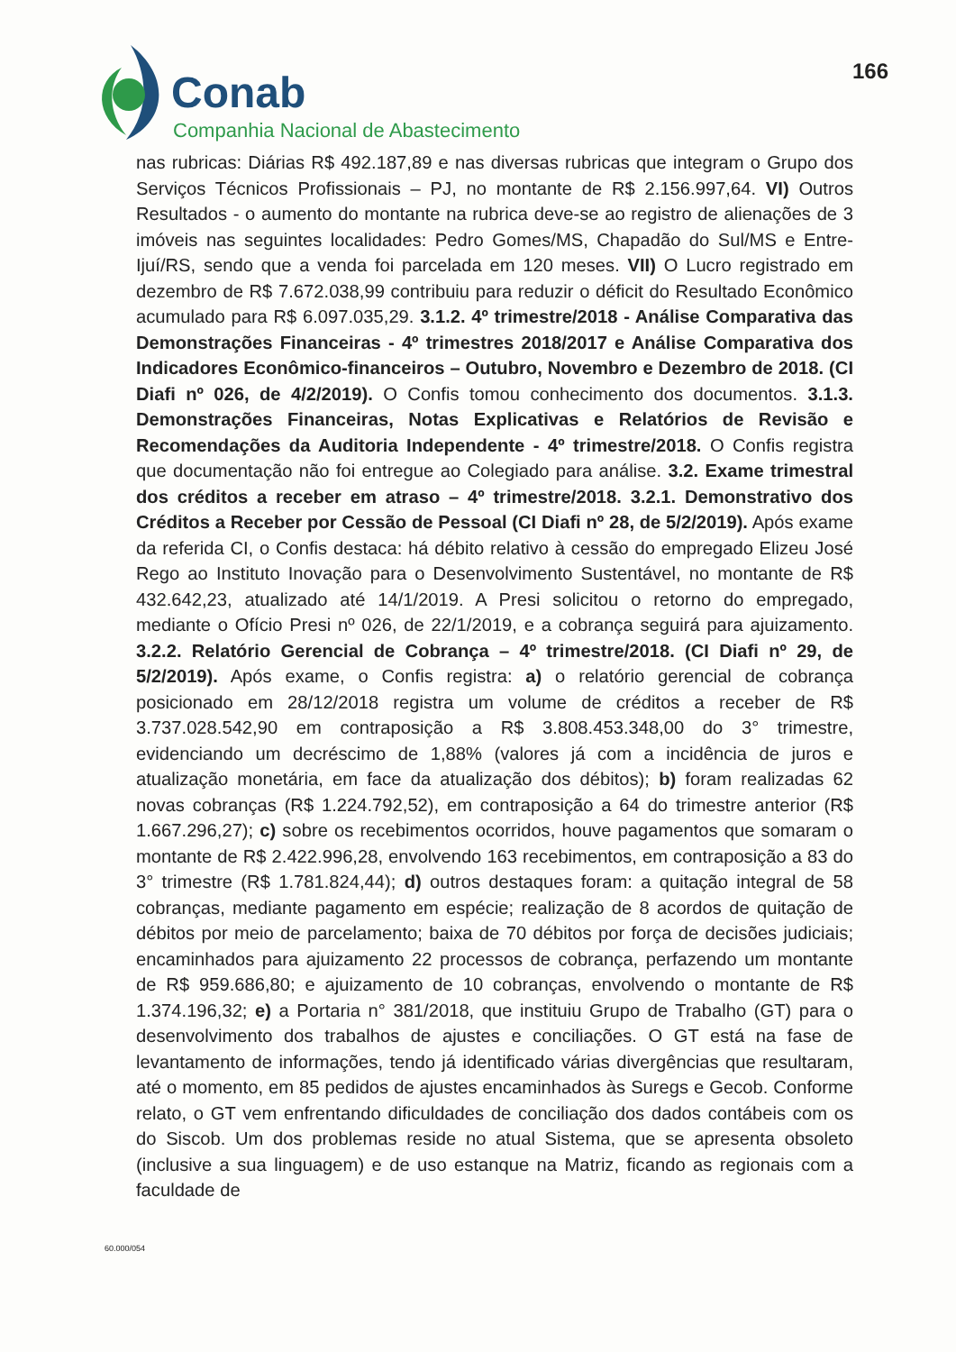Conab
Companhia Nacional de Abastecimento
166
nas rubricas: Diárias R$ 492.187,89 e nas diversas rubricas que integram o Grupo dos Serviços Técnicos Profissionais – PJ, no montante de R$ 2.156.997,64. VI) Outros Resultados - o aumento do montante na rubrica deve-se ao registro de alienações de 3 imóveis nas seguintes localidades: Pedro Gomes/MS, Chapadão do Sul/MS e Entre-Ijuí/RS, sendo que a venda foi parcelada em 120 meses. VII) O Lucro registrado em dezembro de R$ 7.672.038,99 contribuiu para reduzir o déficit do Resultado Econômico acumulado para R$ 6.097.035,29. 3.1.2. 4º trimestre/2018 - Análise Comparativa das Demonstrações Financeiras - 4º trimestres 2018/2017 e Análise Comparativa dos Indicadores Econômico-financeiros – Outubro, Novembro e Dezembro de 2018. (CI Diafi nº 026, de 4/2/2019). O Confis tomou conhecimento dos documentos. 3.1.3. Demonstrações Financeiras, Notas Explicativas e Relatórios de Revisão e Recomendações da Auditoria Independente - 4º trimestre/2018. O Confis registra que documentação não foi entregue ao Colegiado para análise. 3.2. Exame trimestral dos créditos a receber em atraso – 4º trimestre/2018. 3.2.1. Demonstrativo dos Créditos a Receber por Cessão de Pessoal (CI Diafi nº 28, de 5/2/2019). Após exame da referida CI, o Confis destaca: há débito relativo à cessão do empregado Elizeu José Rego ao Instituto Inovação para o Desenvolvimento Sustentável, no montante de R$ 432.642,23, atualizado até 14/1/2019. A Presi solicitou o retorno do empregado, mediante o Ofício Presi nº 026, de 22/1/2019, e a cobrança seguirá para ajuizamento. 3.2.2. Relatório Gerencial de Cobrança – 4º trimestre/2018. (CI Diafi nº 29, de 5/2/2019). Após exame, o Confis registra: a) o relatório gerencial de cobrança posicionado em 28/12/2018 registra um volume de créditos a receber de R$ 3.737.028.542,90 em contraposição a R$ 3.808.453.348,00 do 3° trimestre, evidenciando um decréscimo de 1,88% (valores já com a incidência de juros e atualização monetária, em face da atualização dos débitos); b) foram realizadas 62 novas cobranças (R$ 1.224.792,52), em contraposição a 64 do trimestre anterior (R$ 1.667.296,27); c) sobre os recebimentos ocorridos, houve pagamentos que somaram o montante de R$ 2.422.996,28, envolvendo 163 recebimentos, em contraposição a 83 do 3° trimestre (R$ 1.781.824,44); d) outros destaques foram: a quitação integral de 58 cobranças, mediante pagamento em espécie; realização de 8 acordos de quitação de débitos por meio de parcelamento; baixa de 70 débitos por força de decisões judiciais; encaminhados para ajuizamento 22 processos de cobrança, perfazendo um montante de R$ 959.686,80; e ajuizamento de 10 cobranças, envolvendo o montante de R$ 1.374.196,32; e) a Portaria n° 381/2018, que instituiu Grupo de Trabalho (GT) para o desenvolvimento dos trabalhos de ajustes e conciliações. O GT está na fase de levantamento de informações, tendo já identificado várias divergências que resultaram, até o momento, em 85 pedidos de ajustes encaminhados às Suregs e Gecob. Conforme relato, o GT vem enfrentando dificuldades de conciliação dos dados contábeis com os do Siscob. Um dos problemas reside no atual Sistema, que se apresenta obsoleto (inclusive a sua linguagem) e de uso estanque na Matriz, ficando as regionais com a faculdade de
60.000/054